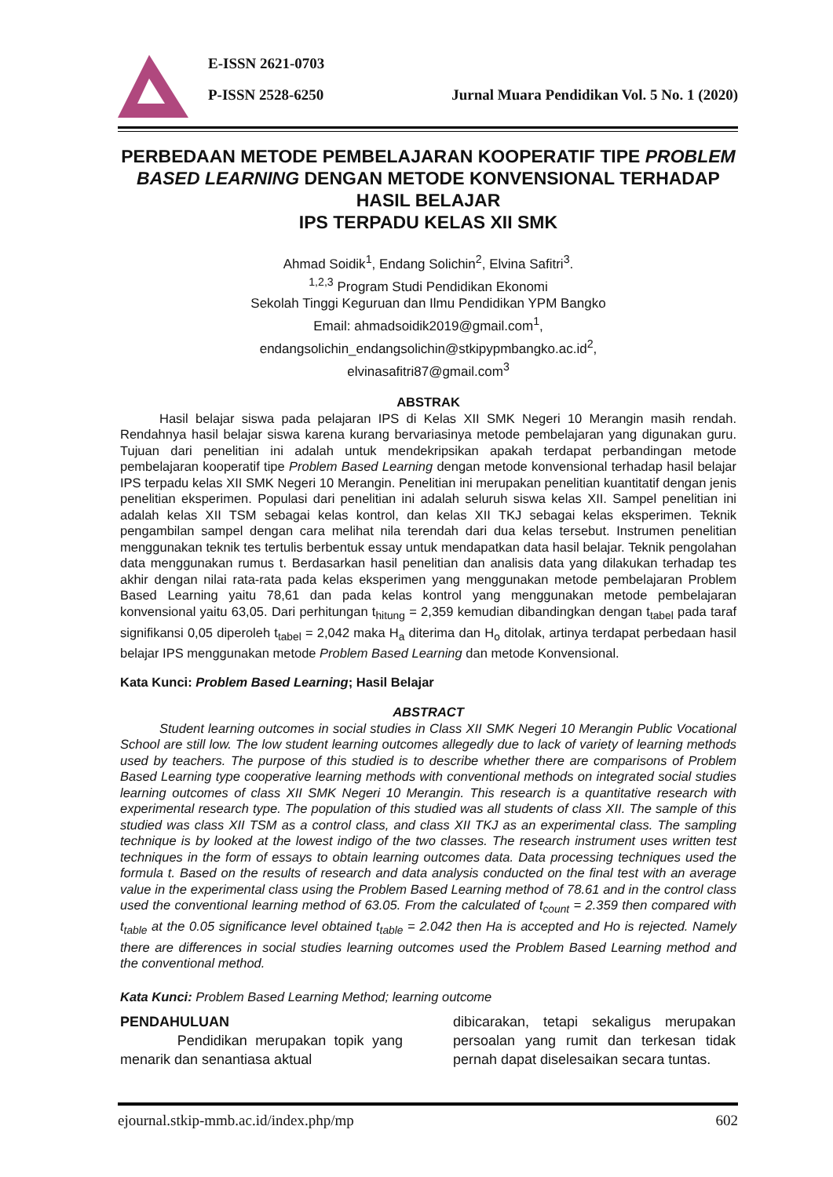E-ISSN 2621-0703
P-ISSN 2528-6250 Jurnal Muara Pendidikan Vol. 5 No. 1 (2020)
PERBEDAAN METODE PEMBELAJARAN KOOPERATIF TIPE PROBLEM BASED LEARNING DENGAN METODE KONVENSIONAL TERHADAP HASIL BELAJAR
IPS TERPADU KELAS XII SMK
Ahmad Soidik<sup>1</sup>, Endang Solichin<sup>2</sup>, Elvina Safitri<sup>3</sup>.
<sup>1,2,3</sup> Program Studi Pendidikan Ekonomi
Sekolah Tinggi Keguruan dan Ilmu Pendidikan YPM Bangko
Email: ahmadsoidik2019@gmail.com<sup>1</sup>,
endangsolichin_endangsolichin@stkipypmbangko.ac.id<sup>2</sup>,
elvinasafitri87@gmail.com<sup>3</sup>
ABSTRAK
Hasil belajar siswa pada pelajaran IPS di Kelas XII SMK Negeri 10 Merangin masih rendah. Rendahnya hasil belajar siswa karena kurang bervariasinya metode pembelajaran yang digunakan guru. Tujuan dari penelitian ini adalah untuk mendekripsikan apakah terdapat perbandingan metode pembelajaran kooperatif tipe Problem Based Learning dengan metode konvensional terhadap hasil belajar IPS terpadu kelas XII SMK Negeri 10 Merangin. Penelitian ini merupakan penelitian kuantitatif dengan jenis penelitian eksperimen. Populasi dari penelitian ini adalah seluruh siswa kelas XII. Sampel penelitian ini adalah kelas XII TSM sebagai kelas kontrol, dan kelas XII TKJ sebagai kelas eksperimen. Teknik pengambilan sampel dengan cara melihat nila terendah dari dua kelas tersebut. Instrumen penelitian menggunakan teknik tes tertulis berbentuk essay untuk mendapatkan data hasil belajar. Teknik pengolahan data menggunakan rumus t. Berdasarkan hasil penelitian dan analisis data yang dilakukan terhadap tes akhir dengan nilai rata-rata pada kelas eksperimen yang menggunakan metode pembelajaran Problem Based Learning yaitu 78,61 dan pada kelas kontrol yang menggunakan metode pembelajaran konvensional yaitu 63,05. Dari perhitungan t<sub>hitung</sub> = 2,359 kemudian dibandingkan dengan t<sub>tabel</sub> pada taraf signifikansi 0,05 diperoleh t<sub>tabel</sub> = 2,042 maka H<sub>a</sub> diterima dan H<sub>o</sub> ditolak, artinya terdapat perbedaan hasil belajar IPS menggunakan metode Problem Based Learning dan metode Konvensional.
Kata Kunci: Problem Based Learning; Hasil Belajar
ABSTRACT
Student learning outcomes in social studies in Class XII SMK Negeri 10 Merangin Public Vocational School are still low. The low student learning outcomes allegedly due to lack of variety of learning methods used by teachers. The purpose of this studied is to describe whether there are comparisons of Problem Based Learning type cooperative learning methods with conventional methods on integrated social studies learning outcomes of class XII SMK Negeri 10 Merangin. This research is a quantitative research with experimental research type. The population of this studied was all students of class XII. The sample of this studied was class XII TSM as a control class, and class XII TKJ as an experimental class. The sampling technique is by looked at the lowest indigo of the two classes. The research instrument uses written test techniques in the form of essays to obtain learning outcomes data. Data processing techniques used the formula t. Based on the results of research and data analysis conducted on the final test with an average value in the experimental class using the Problem Based Learning method of 78.61 and in the control class used the conventional learning method of 63.05. From the calculated of t<sub>count</sub> = 2.359 then compared with t<sub>table</sub> at the 0.05 significance level obtained t<sub>table</sub> = 2.042 then Ha is accepted and Ho is rejected. Namely there are differences in social studies learning outcomes used the Problem Based Learning method and the conventional method.
Kata Kunci: Problem Based Learning Method; learning outcome
PENDAHULUAN
Pendidikan merupakan topik yang menarik dan senantiasa aktual
dibicarakan, tetapi sekaligus merupakan persoalan yang rumit dan terkesan tidak pernah dapat diselesaikan secara tuntas.
ejournal.stkip-mmb.ac.id/index.php/mp 602